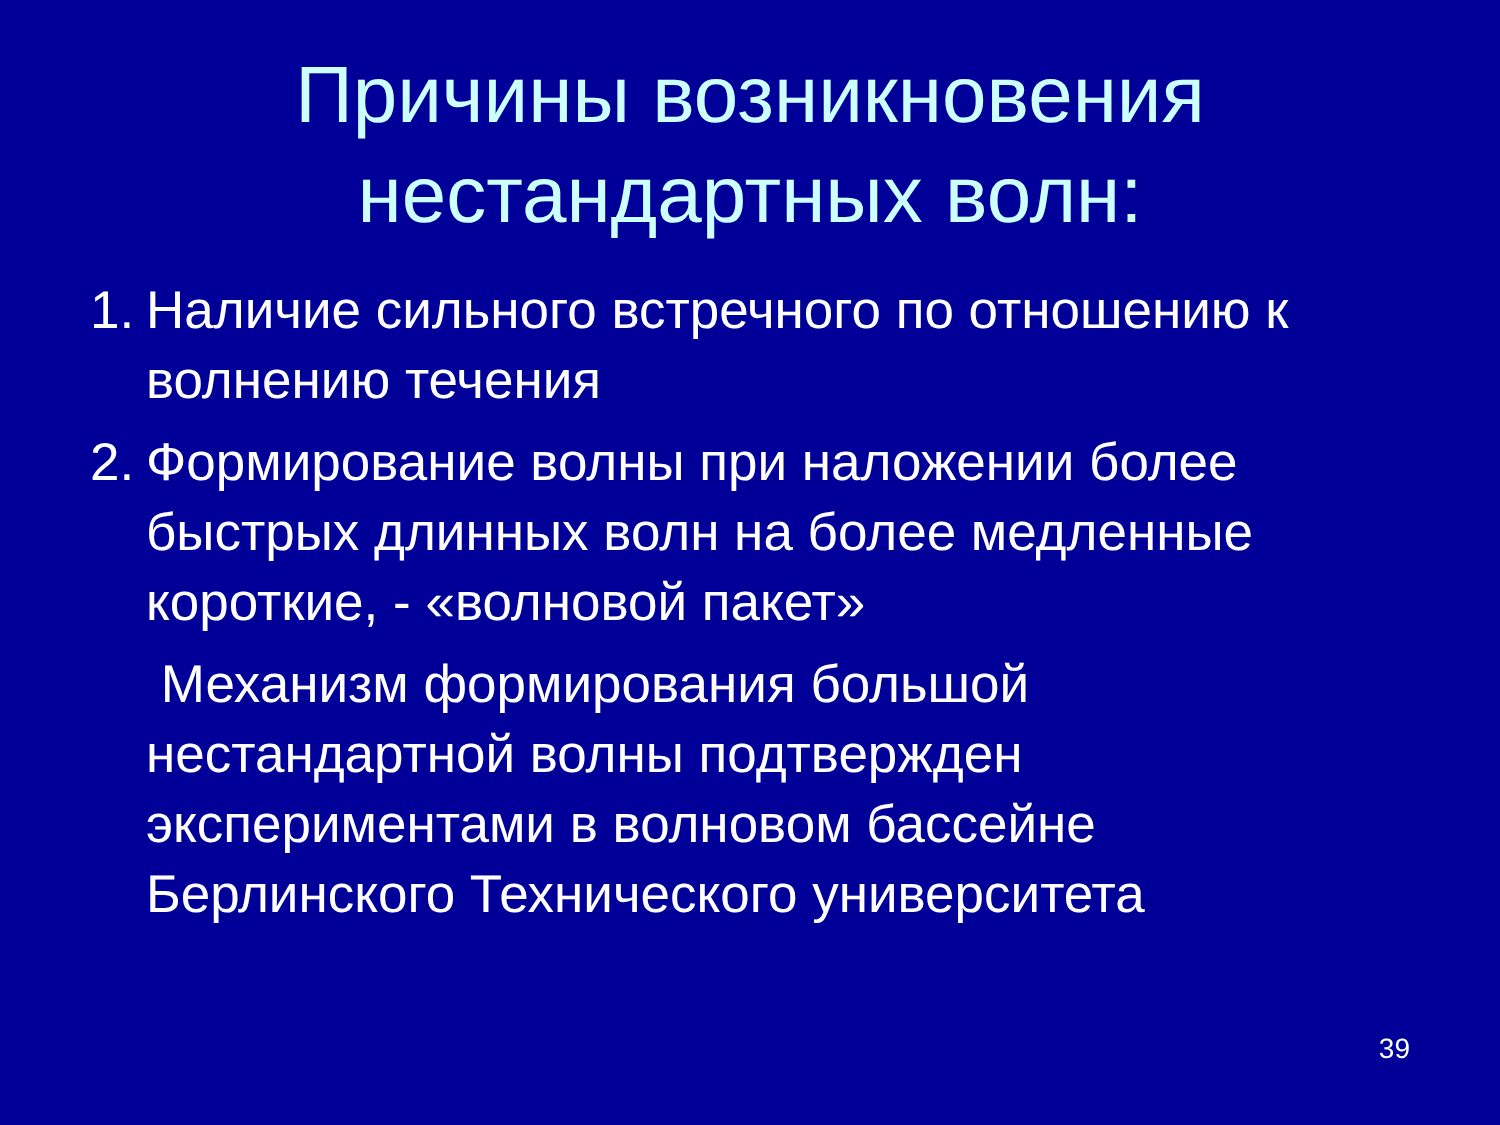Причины возникновения
нестандартных волн:
1. Наличие сильного встречного по отношению к волнению течения
2. Формирование волны при наложении более быстрых длинных волн на более медленные короткие, - «волновой пакет»
Механизм формирования большой нестандартной волны подтвержден экспериментами в волновом бассейне Берлинского Технического университета
39